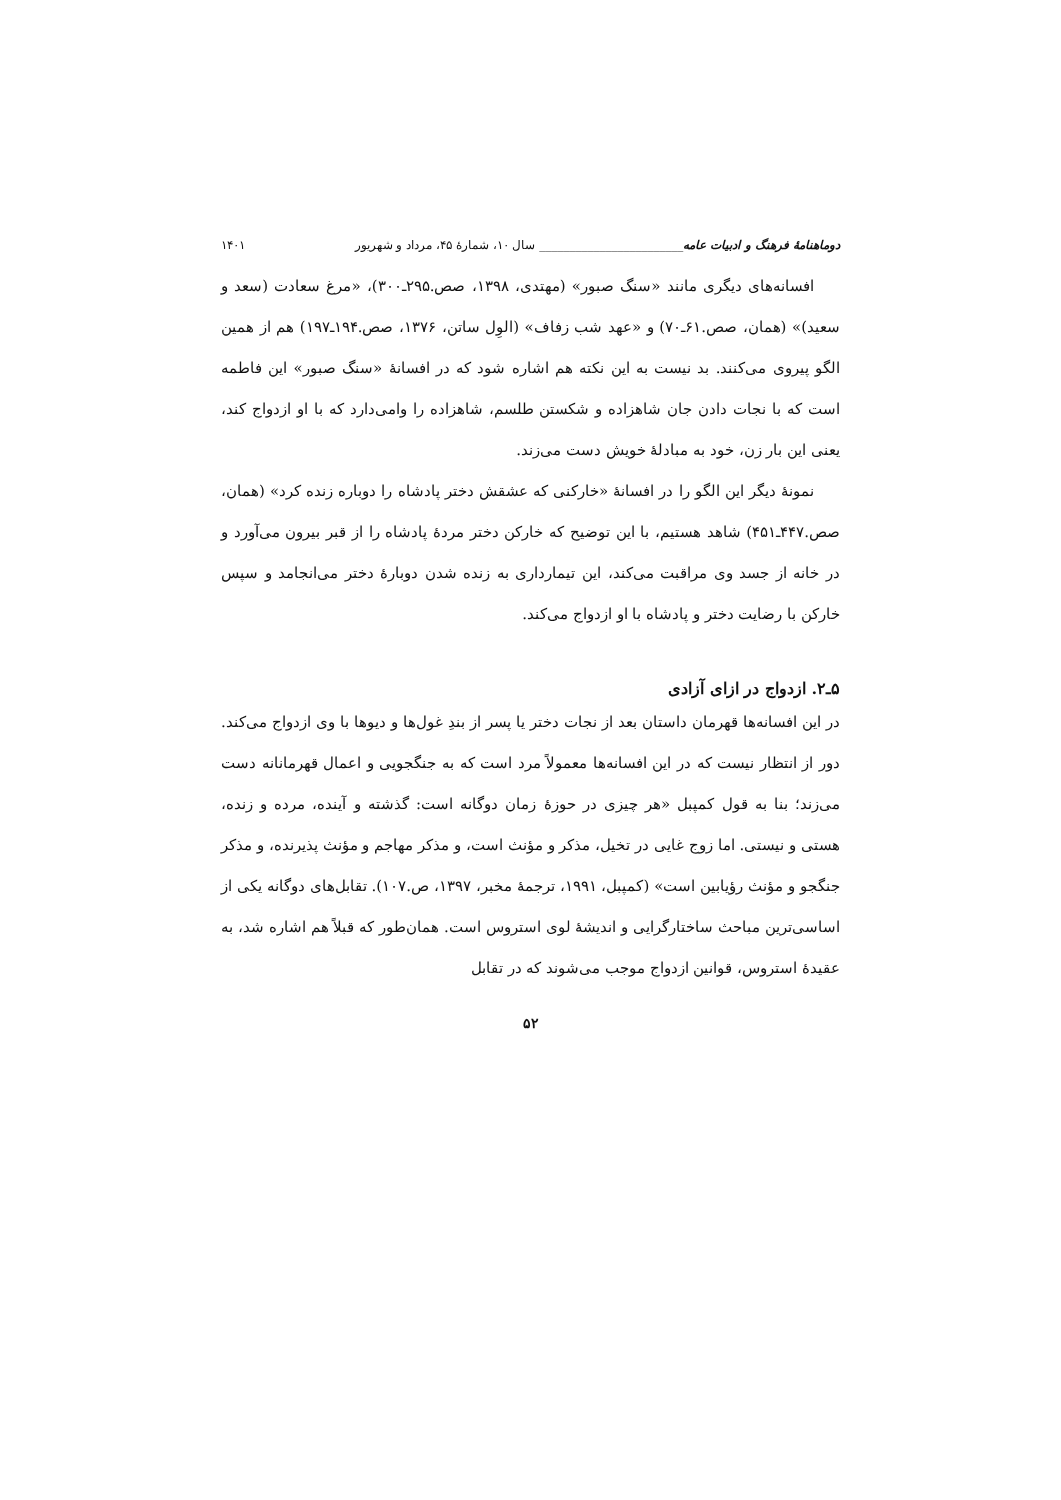دوماهنامهٔ فرهنگ و ادبیات عامه________________________ سال ۱۰، شمارهٔ ۴۵، مرداد و شهریور ۱۴۰۱
افسانه‌های دیگری مانند «سنگ صبور» (مهتدی، ۱۳۹۸، صص.۲۹۵ـ۳۰۰)، «مرغ سعادت (سعد و سعید)» (همان، صص.۶۱ـ۷۰) و «عهد شب زفاف» (الوِل ساتن، ۱۳۷۶، صص.۱۹۴ـ۱۹۷) هم از همین الگو پیروی می‌کنند. بد نیست به این نکته هم اشاره شود که در افسانهٔ «سنگ صبور» این فاطمه است که با نجات دادن جان شاهزاده و شکستن طلسم، شاهزاده را وامی‌دارد که با او ازدواج کند، یعنی این بار زن، خود به مبادلهٔ خویش دست می‌زند.
نمونهٔ دیگر این الگو را در افسانهٔ «خارکنی که عشقش دختر پادشاه را دوباره زنده کرد» (همان، صص.۴۴۷ـ۴۵۱) شاهد هستیم، با این توضیح که خارکن دختر مردهٔ پادشاه را از قبر بیرون می‌آورد و در خانه از جسد وی مراقبت می‌کند، این تیمارداری به زنده شدن دوبارهٔ دختر می‌انجامد و سپس خارکن با رضایت دختر و پادشاه با او ازدواج می‌کند.
۵ـ۲. ازدواج در ازای آزادی
در این افسانه‌ها قهرمان داستان بعد از نجات دختر یا پسر از بندِ غول‌ها و دیوها با وی ازدواج می‌کند. دور از انتظار نیست که در این افسانه‌ها معمولاً مرد است که به جنگجویی و اعمال قهرمانانه دست می‌زند؛ بنا به قول کمپبل «هر چیزی در حوزهٔ زمان دوگانه است: گذشته و آینده، مرده و زنده، هستی و نیستی. اما زوج غایی در تخیل، مذکر و مؤنث است، و مذکر مهاجم و مؤنث پذیرنده، و مذکر جنگجو و مؤنث رؤیابین است» (کمپبل، ۱۹۹۱، ترجمهٔ مخبر، ۱۳۹۷، ص.۱۰۷). تقابل‌های دوگانه یکی از اساسی‌ترین مباحث ساختارگرایی و اندیشهٔ لوی استروس است. همان‌طور که قبلاً هم اشاره شد، به عقیدهٔ استروس، قوانین ازدواج موجب می‌شوند که در تقابل
۵۲